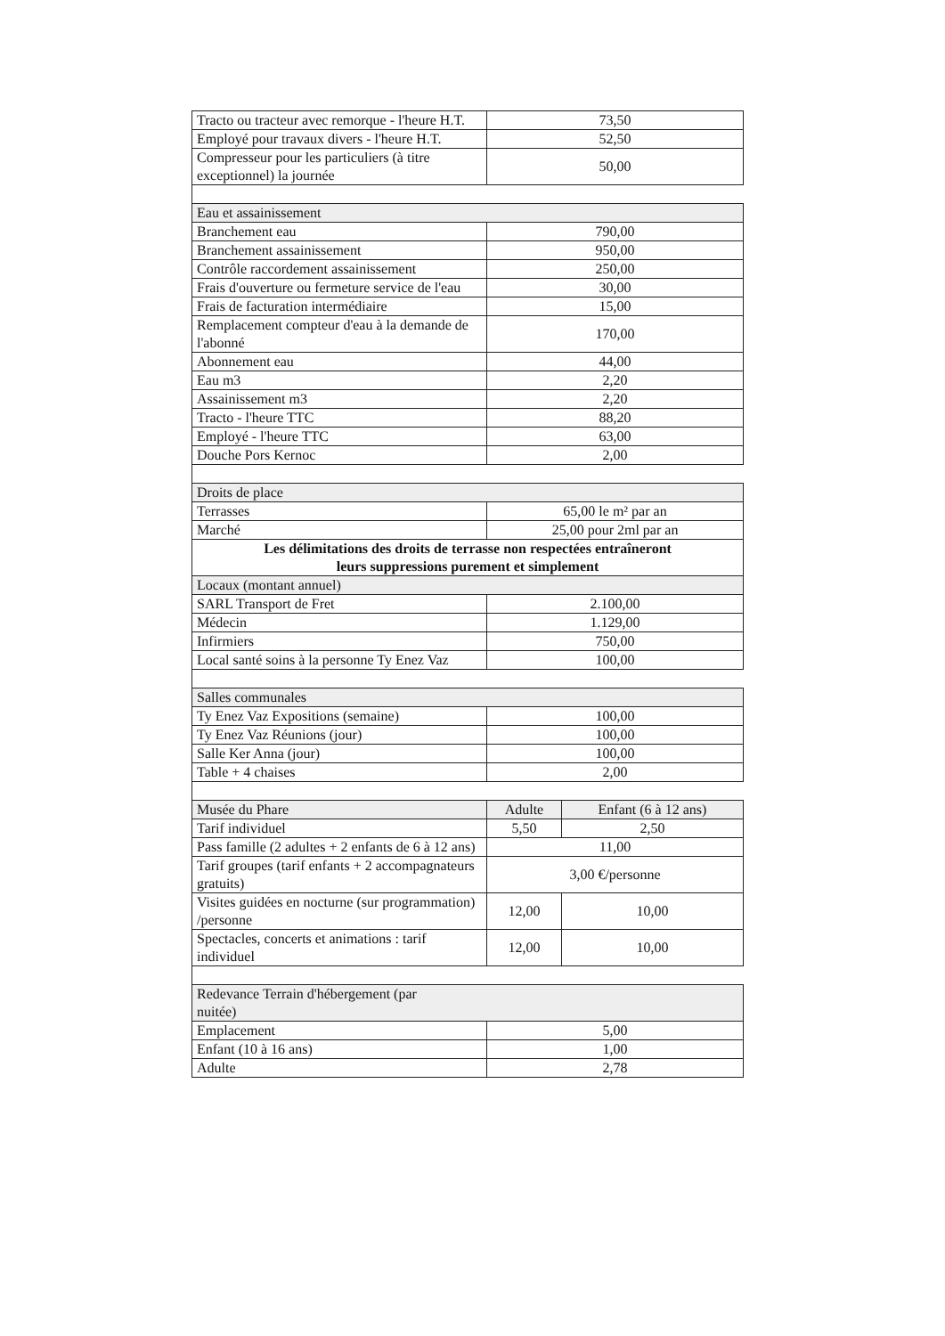| Tracto ou tracteur avec remorque - l'heure H.T. | 73,50 | |
| Employé pour travaux divers - l'heure H.T. | 52,50 | |
| Compresseur pour les particuliers (à titre exceptionnel) la journée | 50,00 | |
| Eau et assainissement | | |
| Branchement eau | 790,00 | |
| Branchement assainissement | 950,00 | |
| Contrôle raccordement assainissement | 250,00 | |
| Frais d'ouverture ou fermeture service de l'eau | 30,00 | |
| Frais de facturation intermédiaire | 15,00 | |
| Remplacement compteur d'eau à la demande de l'abonné | 170,00 | |
| Abonnement eau | 44,00 | |
| Eau m3 | 2,20 | |
| Assainissement m3 | 2,20 | |
| Tracto - l'heure TTC | 88,20 | |
| Employé - l'heure TTC | 63,00 | |
| Douche Pors Kernoc | 2,00 | |
| Droits de place | | |
| Terrasses | 65,00 le m² par an | |
| Marché | 25,00 pour 2ml par an | |
| Les délimitations des droits de terrasse non respectées entraîneront leurs suppressions purement et simplement | | |
| Locaux (montant annuel) | | |
| SARL Transport de Fret | 2.100,00 | |
| Médecin | 1.129,00 | |
| Infirmiers | 750,00 | |
| Local santé soins à la personne Ty Enez Vaz | 100,00 | |
| Salles communales | | |
| Ty Enez Vaz Expositions (semaine) | 100,00 | |
| Ty Enez Vaz Réunions (jour) | 100,00 | |
| Salle Ker Anna (jour) | 100,00 | |
| Table + 4 chaises | 2,00 | |
| Musée du Phare | Adulte | Enfant (6 à 12 ans) |
| Tarif individuel | 5,50 | 2,50 |
| Pass famille (2 adultes + 2 enfants de 6 à 12 ans) | 11,00 | |
| Tarif groupes (tarif enfants + 2 accompagnateurs gratuits) | 3,00 €/personne | |
| Visites guidées en nocturne (sur programmation) /personne | 12,00 | 10,00 |
| Spectacles, concerts et animations : tarif individuel | 12,00 | 10,00 |
| Redevance Terrain d'hébergement (par nuitée) | | |
| Emplacement | 5,00 | |
| Enfant (10 à 16 ans) | 1,00 | |
| Adulte | 2,78 | |